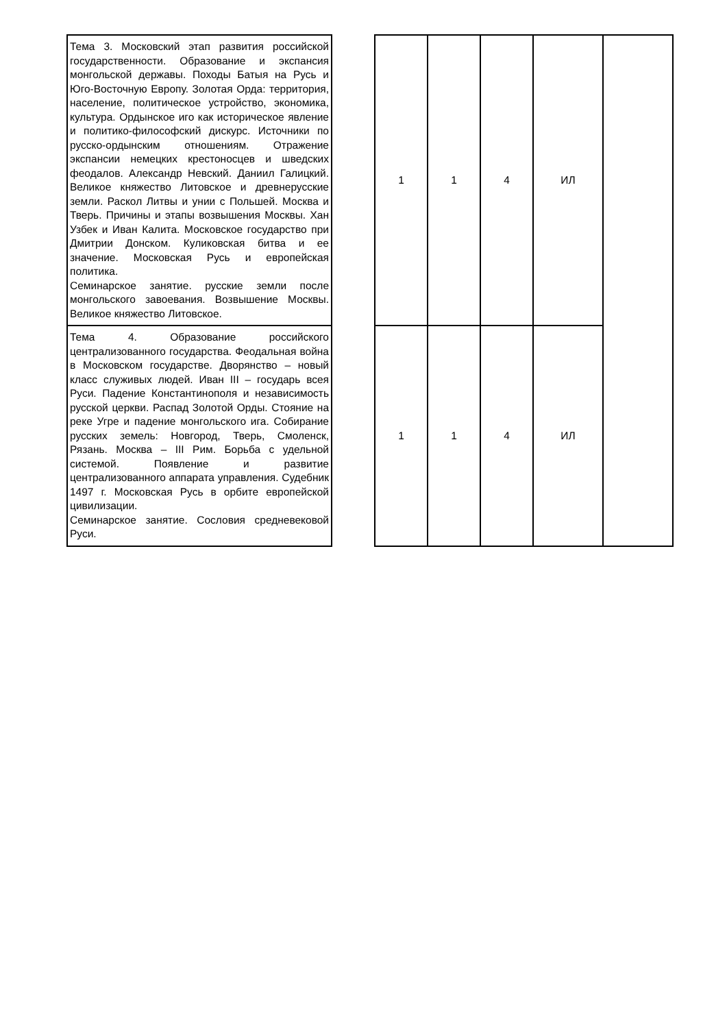| Тема 3. Московский этап развития российской государственности. Образование и экспансия монгольской державы. Походы Батыя на Русь и Юго-Восточную Европу. Золотая Орда: территория, население, политическое устройство, экономика, культура. Ордынское иго как историческое явление и политико-философский дискурс. Источники по русско-ордынским отношениям. Отражение экспансии немецких крестоносцев и шведских феодалов. Александр Невский. Даниил Галицкий. Великое княжество Литовское и древнерусские земли. Раскол Литвы и унии с Польшей. Москва и Тверь. Причины и этапы возвышения Москвы. Хан Узбек и Иван Калита. Московское государство при Дмитрии Донском. Куликовская битва и ее значение. Московская Русь и европейская политика. Семинарское занятие. русские земли после монгольского завоевания. Возвышение Москвы. Великое княжество Литовское. | | 1 | 1 | 4 | ИЛ | |
| Тема 4. Образование российского централизованного государства. Феодальная война в Московском государстве. Дворянство – новый класс служивых людей. Иван III – государь всея Руси. Падение Константинополя и независимость русской церкви. Распад Золотой Орды. Стояние на реке Угре и падение монгольского ига. Собирание русских земель: Новгород, Тверь, Смоленск, Рязань. Москва – III Рим. Борьба с удельной системой. Появление и развитие централизованного аппарата управления. Судебник 1497 г. Московская Русь в орбите европейской цивилизации. Семинарское занятие. Сословия средневековой Руси. | | 1 | 1 | 4 | ИЛ | |